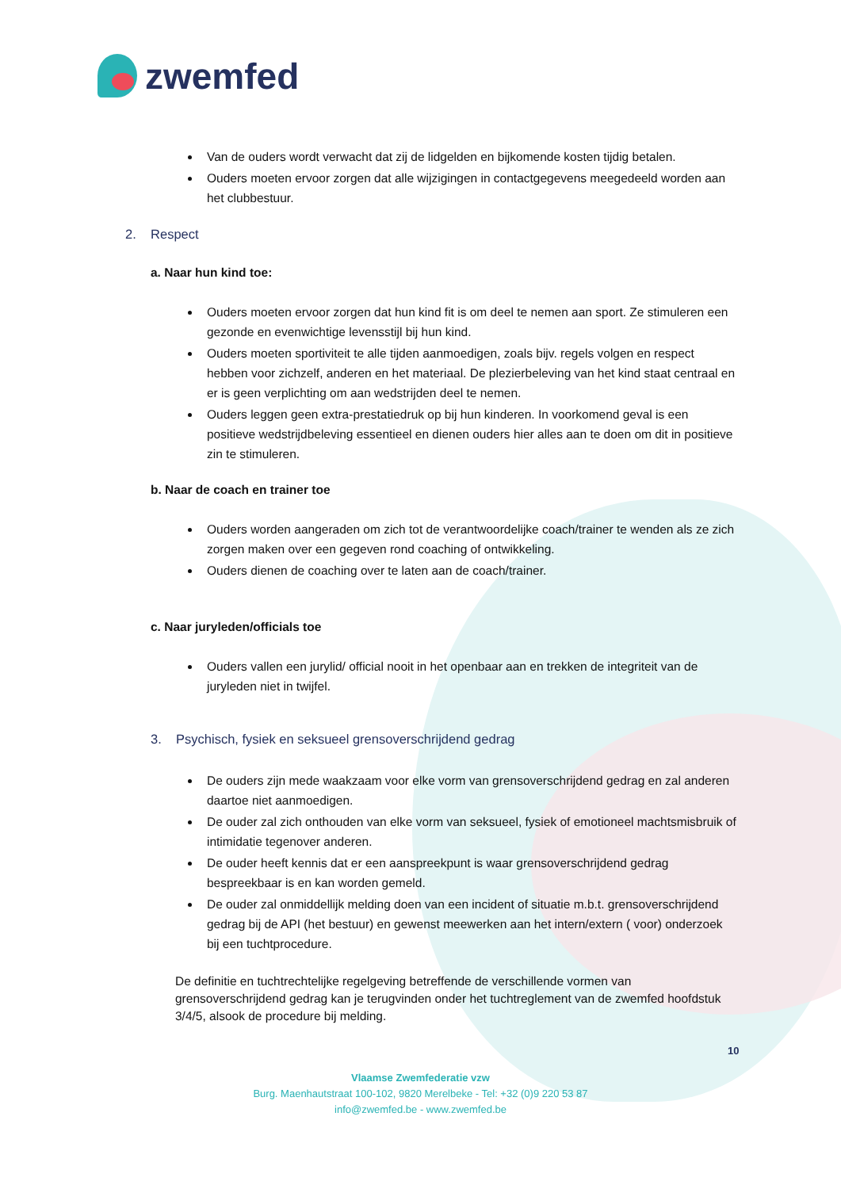zwemfed
Van de ouders wordt verwacht dat zij de lidgelden en bijkomende kosten tijdig betalen.
Ouders moeten ervoor zorgen dat alle wijzigingen in contactgegevens meegedeeld worden aan het clubbestuur.
2. Respect
a. Naar hun kind toe:
Ouders moeten ervoor zorgen dat hun kind fit is om deel te nemen aan sport. Ze stimuleren een gezonde en evenwichtige levensstijl bij hun kind.
Ouders moeten sportiviteit te alle tijden aanmoedigen, zoals bijv. regels volgen en respect hebben voor zichzelf, anderen en het materiaal. De plezierbeleving van het kind staat centraal en er is geen verplichting om aan wedstrijden deel te nemen.
Ouders leggen geen extra-prestatiedruk op bij hun kinderen. In voorkomend geval is een positieve wedstrijdbeleving essentieel en dienen ouders hier alles aan te doen om dit in positieve zin te stimuleren.
b. Naar de coach en trainer toe
Ouders worden aangeraden om zich tot de verantwoordelijke coach/trainer te wenden als ze zich zorgen maken over een gegeven rond coaching of ontwikkeling.
Ouders dienen de coaching over te laten aan de coach/trainer.
c. Naar juryleden/officials toe
Ouders vallen een jurylid/ official nooit in het openbaar aan en trekken de integriteit van de juryleden niet in twijfel.
3. Psychisch, fysiek en seksueel grensoverschrijdend gedrag
De ouders zijn mede waakzaam voor elke vorm van grensoverschrijdend gedrag en zal anderen daartoe niet aanmoedigen.
De ouder zal zich onthouden van elke vorm van seksueel, fysiek of emotioneel machtsmisbruik of intimidatie tegenover anderen.
De ouder heeft kennis dat er een aanspreekpunt is waar grensoverschrijdend gedrag bespreekbaar is en kan worden gemeld.
De ouder zal onmiddellijk melding doen van een incident of situatie m.b.t. grensoverschrijdend gedrag bij de API (het bestuur) en gewenst meewerken aan het intern/extern ( voor) onderzoek bij een tuchtprocedure.
De definitie en tuchtrechtelijke regelgeving betreffende de verschillende vormen van grensoverschrijdend gedrag kan je terugvinden onder het tuchtreglement van de zwemfed hoofdstuk 3/4/5, alsook de procedure bij melding.
10
Vlaamse Zwemfederatie vzw
Burg. Maenhautstraat 100-102, 9820 Merelbeke - Tel: +32 (0)9 220 53 87
info@zwemfed.be - www.zwemfed.be